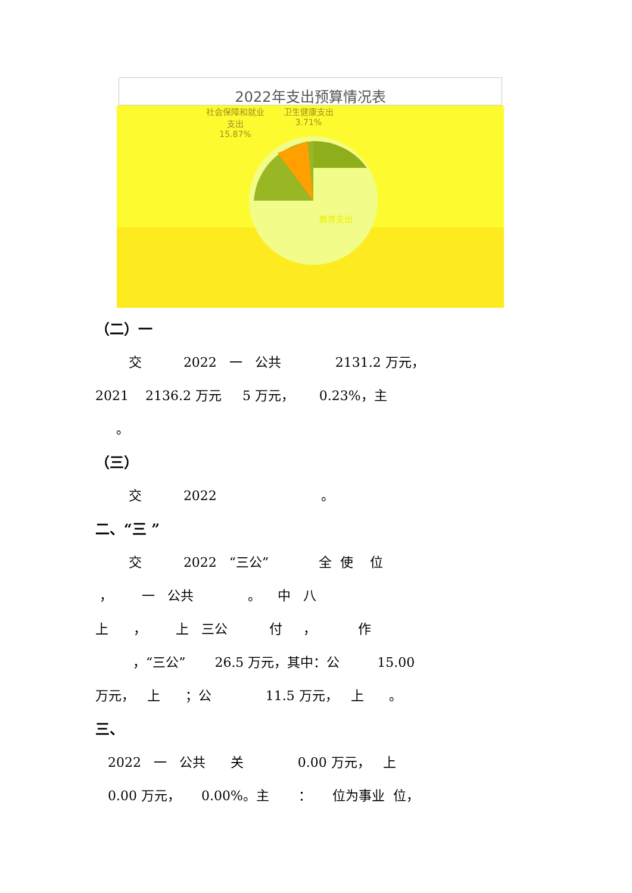2022年支出预算情况表
社会保障和就业
支出
15.87%
卫生健康支出
3.71%
教育支出
（二）一
交 2022 一 公共 2131.2 万元，
2021 2136.2 万元 5 万元， 0.23%，主
。
（三）
交 2022 。
二、“三 ”
交 2022 “三公” 全 使 位
， 一 公共 。 中 八
上 ， 上 三公 付 ， 作
，“三公” 26.5 万元，其中：公 15.00
万元， 上 ；公 11.5 万元， 上 。
三、
2022 一 公共 关 0.00 万元， 上
0.00 万元， 0.00%。主 ： 位为事业 位，